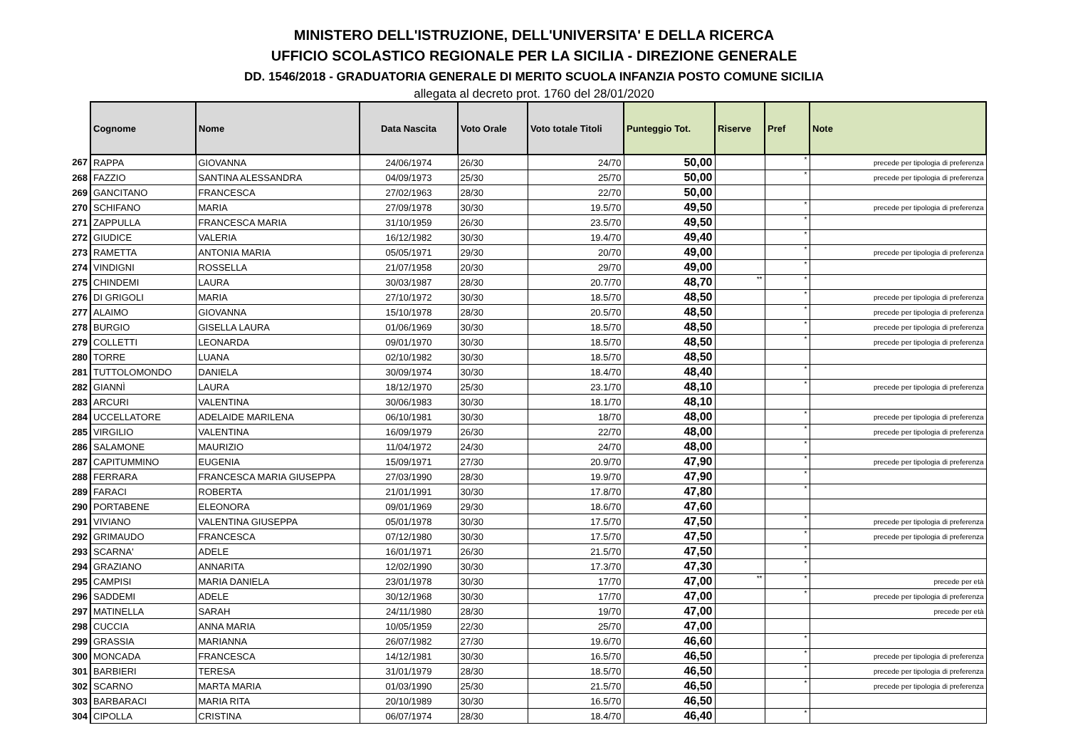MINISTERO DELL'ISTRUZIONE, DELL'UNIVERSITA' E DELLA RICERCA
UFFICIO SCOLASTICO REGIONALE PER LA SICILIA - DIREZIONE GENERALE
DD. 1546/2018 - GRADUATORIA GENERALE DI MERITO SCUOLA INFANZIA POSTO COMUNE SICILIA
allegata al decreto prot. 1760 del 28/01/2020
| | Cognome | Nome | Data Nascita | Voto Orale | Voto totale Titoli | Punteggio Tot. | Riserve | Pref | Note |
| --- | --- | --- | --- | --- | --- | --- | --- | --- | --- |
| 267 | RAPPA | GIOVANNA | 24/06/1974 | 26/30 | 24/70 | 50,00 | | * | precede per tipologia di preferenza |
| 268 | FAZZIO | SANTINA ALESSANDRA | 04/09/1973 | 25/30 | 25/70 | 50,00 | | * | precede per tipologia di preferenza |
| 269 | GANCITANO | FRANCESCA | 27/02/1963 | 28/30 | 22/70 | 50,00 | | | |
| 270 | SCHIFANO | MARIA | 27/09/1978 | 30/30 | 19.5/70 | 49,50 | | * | precede per tipologia di preferenza |
| 271 | ZAPPULLA | FRANCESCA MARIA | 31/10/1959 | 26/30 | 23.5/70 | 49,50 | | * | |
| 272 | GIUDICE | VALERIA | 16/12/1982 | 30/30 | 19.4/70 | 49,40 | | * | |
| 273 | RAMETTA | ANTONIA MARIA | 05/05/1971 | 29/30 | 20/70 | 49,00 | | * | precede per tipologia di preferenza |
| 274 | VINDIGNI | ROSSELLA | 21/07/1958 | 20/30 | 29/70 | 49,00 | | * | |
| 275 | CHINDEMI | LAURA | 30/03/1987 | 28/30 | 20.7/70 | 48,70 | ** | * | |
| 276 | DI GRIGOLI | MARIA | 27/10/1972 | 30/30 | 18.5/70 | 48,50 | | * | precede per tipologia di preferenza |
| 277 | ALAIMO | GIOVANNA | 15/10/1978 | 28/30 | 20.5/70 | 48,50 | | * | precede per tipologia di preferenza |
| 278 | BURGIO | GISELLA LAURA | 01/06/1969 | 30/30 | 18.5/70 | 48,50 | | * | precede per tipologia di preferenza |
| 279 | COLLETTI | LEONARDA | 09/01/1970 | 30/30 | 18.5/70 | 48,50 | | * | precede per tipologia di preferenza |
| 280 | TORRE | LUANA | 02/10/1982 | 30/30 | 18.5/70 | 48,50 | | | |
| 281 | TUTTOLOMONDO | DANIELA | 30/09/1974 | 30/30 | 18.4/70 | 48,40 | | * | |
| 282 | GIANNÌ | LAURA | 18/12/1970 | 25/30 | 23.1/70 | 48,10 | | * | precede per tipologia di preferenza |
| 283 | ARCURI | VALENTINA | 30/06/1983 | 30/30 | 18.1/70 | 48,10 | | | |
| 284 | UCCELLATORE | ADELAIDE MARILENA | 06/10/1981 | 30/30 | 18/70 | 48,00 | | * | precede per tipologia di preferenza |
| 285 | VIRGILIO | VALENTINA | 16/09/1979 | 26/30 | 22/70 | 48,00 | | * | precede per tipologia di preferenza |
| 286 | SALAMONE | MAURIZIO | 11/04/1972 | 24/30 | 24/70 | 48,00 | | * | |
| 287 | CAPITUMMINO | EUGENIA | 15/09/1971 | 27/30 | 20.9/70 | 47,90 | | * | precede per tipologia di preferenza |
| 288 | FERRARA | FRANCESCA MARIA GIUSEPPA | 27/03/1990 | 28/30 | 19.9/70 | 47,90 | | * | |
| 289 | FARACI | ROBERTA | 21/01/1991 | 30/30 | 17.8/70 | 47,80 | | * | |
| 290 | PORTABENE | ELEONORA | 09/01/1969 | 29/30 | 18.6/70 | 47,60 | | | |
| 291 | VIVIANO | VALENTINA GIUSEPPA | 05/01/1978 | 30/30 | 17.5/70 | 47,50 | | * | precede per tipologia di preferenza |
| 292 | GRIMAUDO | FRANCESCA | 07/12/1980 | 30/30 | 17.5/70 | 47,50 | | * | precede per tipologia di preferenza |
| 293 | SCARNA' | ADELE | 16/01/1971 | 26/30 | 21.5/70 | 47,50 | | * | |
| 294 | GRAZIANO | ANNARITA | 12/02/1990 | 30/30 | 17.3/70 | 47,30 | | * | |
| 295 | CAMPISI | MARIA DANIELA | 23/01/1978 | 30/30 | 17/70 | 47,00 | ** | * | precede per età |
| 296 | SADDEMI | ADELE | 30/12/1968 | 30/30 | 17/70 | 47,00 | | * | precede per tipologia di preferenza |
| 297 | MATINELLA | SARAH | 24/11/1980 | 28/30 | 19/70 | 47,00 | | | precede per età |
| 298 | CUCCIA | ANNA MARIA | 10/05/1959 | 22/30 | 25/70 | 47,00 | | | |
| 299 | GRASSIA | MARIANNA | 26/07/1982 | 27/30 | 19.6/70 | 46,60 | | * | |
| 300 | MONCADA | FRANCESCA | 14/12/1981 | 30/30 | 16.5/70 | 46,50 | | * | precede per tipologia di preferenza |
| 301 | BARBIERI | TERESA | 31/01/1979 | 28/30 | 18.5/70 | 46,50 | | * | precede per tipologia di preferenza |
| 302 | SCARNO | MARTA MARIA | 01/03/1990 | 25/30 | 21.5/70 | 46,50 | | * | precede per tipologia di preferenza |
| 303 | BARBARACI | MARIA RITA | 20/10/1989 | 30/30 | 16.5/70 | 46,50 | | | |
| 304 | CIPOLLA | CRISTINA | 06/07/1974 | 28/30 | 18.4/70 | 46,40 | | * | |